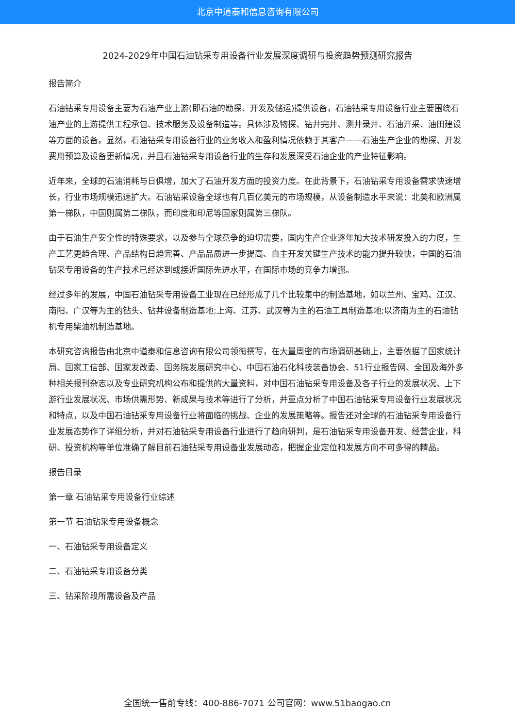北京中道泰和信息咨询有限公司
2024-2029年中国石油钻采专用设备行业发展深度调研与投资趋势预测研究报告
报告简介
石油钻采专用设备主要为石油产业上游(即石油的勘探、开发及储运)提供设备，石油钻采专用设备行业主要围绕石油产业的上游提供工程承包、技术服务及设备制造等。具体涉及物探、钻井完井、测井录井、石油开采、油田建设等方面的设备。显然，石油钻采专用设备行业的业务收入和盈利情况依赖于其客户——石油生产企业的勘探、开发费用预算及设备更新情况，并且石油钻采专用设备行业的生存和发展深受石油企业的产业特征影响。
近年来，全球的石油消耗与日俱增，加大了石油开发方面的投资力度。在此背景下，石油钻采专用设备需求快速增长，行业市场规模迅速扩大。石油钻采设备全球也有几百亿美元的市场规模，从设备制造水平来说：北美和欧洲属第一梯队，中国则属第二梯队，而印度和印尼等国家则属第三梯队。
由于石油生产安全性的特殊要求，以及参与全球竞争的迫切需要，国内生产企业逐年加大技术研发投入的力度，生产工艺更趋合理、产品结构日趋完善、产品品质进一步提高、自主开发关键生产技术的能力提升较快，中国的石油钻采专用设备的生产技术已经达到或接近国际先进水平，在国际市场的竞争力增强。
经过多年的发展，中国石油钻采专用设备工业现在已经形成了几个比较集中的制造基地，如以兰州、宝鸡、江汉、南阳、广汉等为主的钻头、钻井设备制造基地;上海、江苏、武汉等为主的石油工具制造基地;以济南为主的石油钻机专用柴油机制造基地。
本研究咨询报告由北京中道泰和信息咨询有限公司领衔撰写，在大量周密的市场调研基础上，主要依据了国家统计局、国家工信部、国家发改委、国务院发展研究中心、中国石油石化科技装备协会、51行业报告网、全国及海外多种相关报刊杂志以及专业研究机构公布和提供的大量资料，对中国石油钻采专用设备及各子行业的发展状况、上下游行业发展状况、市场供需形势、新成果与技术等进行了分析，并重点分析了中国石油钻采专用设备行业发展状况和特点，以及中国石油钻采专用设备行业将面临的挑战、企业的发展策略等。报告还对全球的石油钻采专用设备行业发展态势作了详细分析，并对石油钻采专用设备行业进行了趋向研判，是石油钻采专用设备开发、经营企业，科研、投资机构等单位准确了解目前石油钻采专用设备业发展动态，把握企业定位和发展方向不可多得的精品。
报告目录
第一章 石油钻采专用设备行业综述
第一节 石油钻采专用设备概念
一、石油钻采专用设备定义
二、石油钻采专用设备分类
三、钻采阶段所需设备及产品
全国统一售前专线：400-886-7071 公司官网：www.51baogao.cn